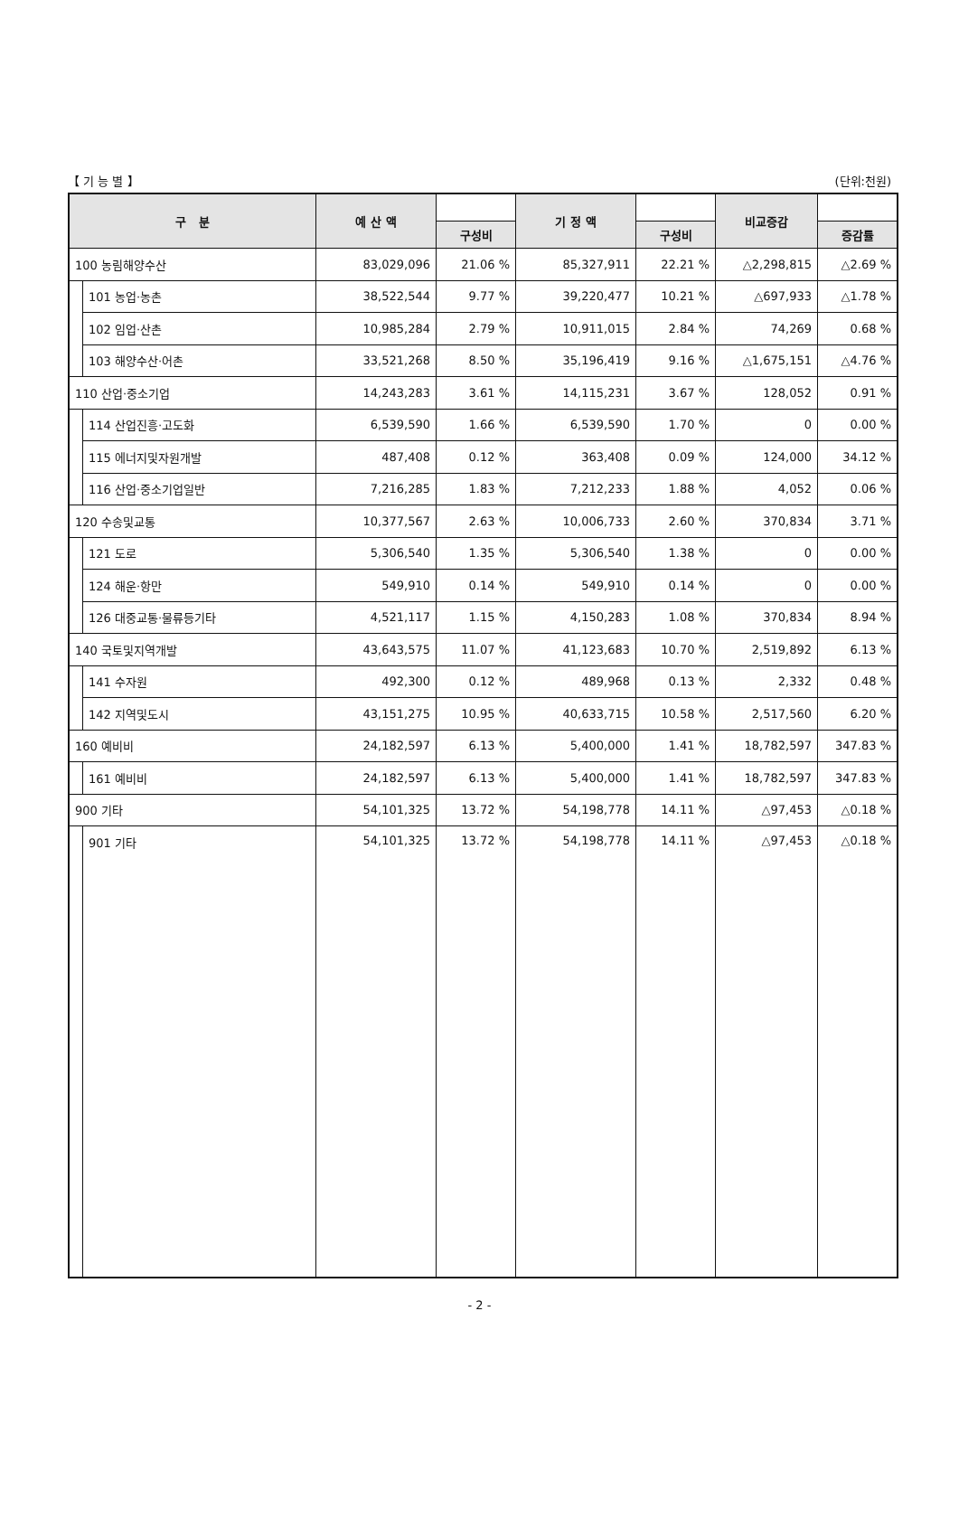【 기 능 별 】 (단위:천원)
| 구 분 | | 예 산 액 | | 기 정 액 | | 비교증감 | |
| --- | --- | --- | --- | --- | --- | --- | --- |
| | | | 구성비 | | 구성비 | | 증감률 |
| 100 농림해양수산 | | 83,029,096 | 21.06 % | 85,327,911 | 22.21 % | △2,298,815 | △2.69 % |
| | 101 농업·농촌 | 38,522,544 | 9.77 % | 39,220,477 | 10.21 % | △697,933 | △1.78 % |
| | 102 임업·산촌 | 10,985,284 | 2.79 % | 10,911,015 | 2.84 % | 74,269 | 0.68 % |
| | 103 해양수산·어촌 | 33,521,268 | 8.50 % | 35,196,419 | 9.16 % | △1,675,151 | △4.76 % |
| 110 산업·중소기업 | | 14,243,283 | 3.61 % | 14,115,231 | 3.67 % | 128,052 | 0.91 % |
| | 114 산업진흥·고도화 | 6,539,590 | 1.66 % | 6,539,590 | 1.70 % | 0 | 0.00 % |
| | 115 에너지및자원개발 | 487,408 | 0.12 % | 363,408 | 0.09 % | 124,000 | 34.12 % |
| | 116 산업·중소기업일반 | 7,216,285 | 1.83 % | 7,212,233 | 1.88 % | 4,052 | 0.06 % |
| 120 수송및교통 | | 10,377,567 | 2.63 % | 10,006,733 | 2.60 % | 370,834 | 3.71 % |
| | 121 도로 | 5,306,540 | 1.35 % | 5,306,540 | 1.38 % | 0 | 0.00 % |
| | 124 해운·항만 | 549,910 | 0.14 % | 549,910 | 0.14 % | 0 | 0.00 % |
| | 126 대중교통·물류등기타 | 4,521,117 | 1.15 % | 4,150,283 | 1.08 % | 370,834 | 8.94 % |
| 140 국토및지역개발 | | 43,643,575 | 11.07 % | 41,123,683 | 10.70 % | 2,519,892 | 6.13 % |
| | 141 수자원 | 492,300 | 0.12 % | 489,968 | 0.13 % | 2,332 | 0.48 % |
| | 142 지역및도시 | 43,151,275 | 10.95 % | 40,633,715 | 10.58 % | 2,517,560 | 6.20 % |
| 160 예비비 | | 24,182,597 | 6.13 % | 5,400,000 | 1.41 % | 18,782,597 | 347.83 % |
| | 161 예비비 | 24,182,597 | 6.13 % | 5,400,000 | 1.41 % | 18,782,597 | 347.83 % |
| 900 기타 | | 54,101,325 | 13.72 % | 54,198,778 | 14.11 % | △97,453 | △0.18 % |
| | 901 기타 | 54,101,325 | 13.72 % | 54,198,778 | 14.11 % | △97,453 | △0.18 % |
- 2 -